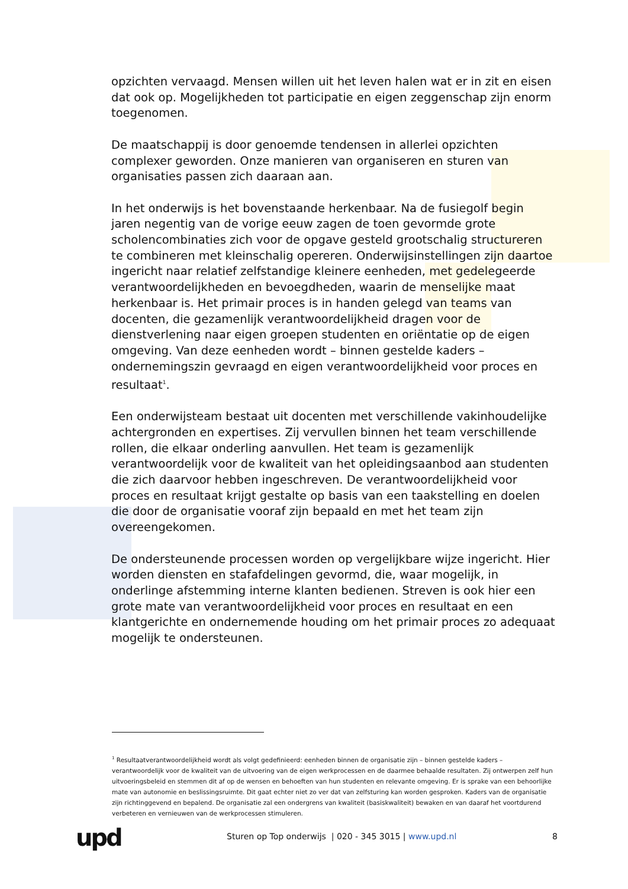opzichten vervaagd. Mensen willen uit het leven halen wat er in zit en eisen dat ook op. Mogelijkheden tot participatie en eigen zeggenschap zijn enorm toegenomen.
De maatschappij is door genoemde tendensen in allerlei opzichten complexer geworden. Onze manieren van organiseren en sturen van organisaties passen zich daaraan aan.
In het onderwijs is het bovenstaande herkenbaar. Na de fusiegolf begin jaren negentig van de vorige eeuw zagen de toen gevormde grote scholencombinaties zich voor de opgave gesteld grootschalig structureren te combineren met kleinschalig opereren. Onderwijsinstellingen zijn daartoe ingericht naar relatief zelfstandige kleinere eenheden, met gedelegeerde verantwoordelijkheden en bevoegdheden, waarin de menselijke maat herkenbaar is. Het primair proces is in handen gelegd van teams van docenten, die gezamenlijk verantwoordelijkheid dragen voor de dienstverlening naar eigen groepen studenten en oriëntatie op de eigen omgeving. Van deze eenheden wordt – binnen gestelde kaders – ondernemingszin gevraagd en eigen verantwoordelijkheid voor proces en resultaat<sup>1</sup>.
Een onderwijsteam bestaat uit docenten met verschillende vakinhoudelijke achtergronden en expertises. Zij vervullen binnen het team verschillende rollen, die elkaar onderling aanvullen. Het team is gezamenlijk verantwoordelijk voor de kwaliteit van het opleidingsaanbod aan studenten die zich daarvoor hebben ingeschreven. De verantwoordelijkheid voor proces en resultaat krijgt gestalte op basis van een taakstelling en doelen die door de organisatie vooraf zijn bepaald en met het team zijn overeengekomen.
De ondersteunende processen worden op vergelijkbare wijze ingericht. Hier worden diensten en stafafdelingen gevormd, die, waar mogelijk, in onderlinge afstemming interne klanten bedienen. Streven is ook hier een grote mate van verantwoordelijkheid voor proces en resultaat en een klantgerichte en ondernemende houding om het primair proces zo adequaat mogelijk te ondersteunen.
<sup>1</sup> Resultaatverantwoordelijkheid wordt als volgt gedefinieerd: eenheden binnen de organisatie zijn – binnen gestelde kaders – verantwoordelijk voor de kwaliteit van de uitvoering van de eigen werkprocessen en de daarmee behaalde resultaten. Zij ontwerpen zelf hun uitvoeringsbeleid en stemmen dit af op de wensen en behoeften van hun studenten en relevante omgeving. Er is sprake van een behoorlijke mate van autonomie en beslissingsruimte. Dit gaat echter niet zo ver dat van zelfsturing kan worden gesproken. Kaders van de organisatie zijn richtinggevend en bepalend. De organisatie zal een ondergrens van kwaliteit (basiskwaliteit) bewaken en van daaraf het voortdurend verbeteren en vernieuwen van de werkprocessen stimuleren.
upd
Sturen op Top onderwijs | 020 - 345 3015 | www.upd.nl
8